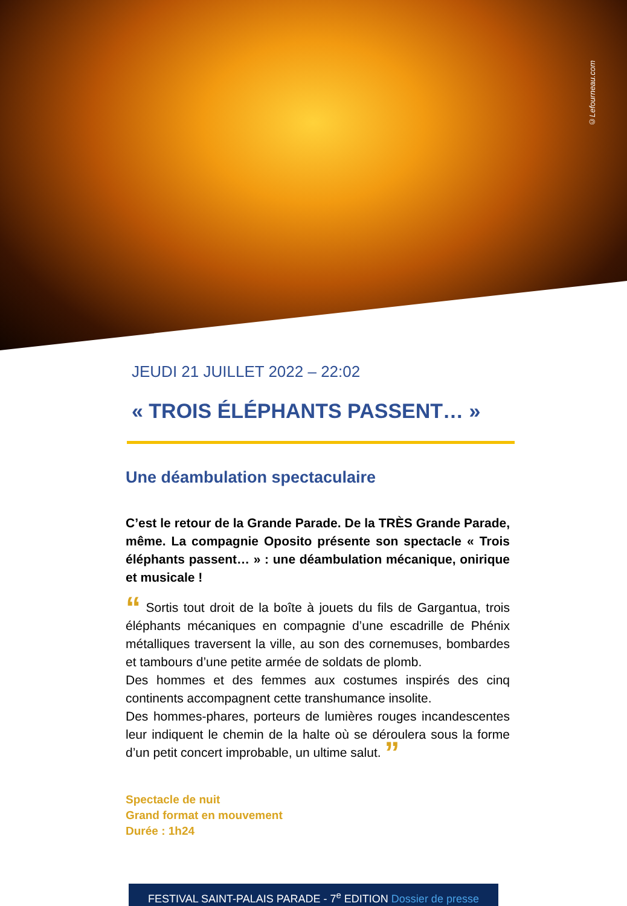©Lefourneau.com
JEUDI 21 JUILLET 2022 – 22:02
« TROIS ÉLÉPHANTS PASSENT… »
Une déambulation spectaculaire
C’est le retour de la Grande Parade. De la TRÈS Grande Parade, même. La compagnie Oposito présente son spectacle « Trois éléphants passent… » : une déambulation mécanique, onirique et musicale !
“ Sortis tout droit de la boîte à jouets du fils de Gargantua, trois éléphants mécaniques en compagnie d’une escadrille de Phénix métalliques traversent la ville, au son des cornemuses, bombardes et tambours d’une petite armée de soldats de plomb.
Des hommes et des femmes aux costumes inspirés des cinq continents accompagnent cette transhumance insolite.
Des hommes-phares, porteurs de lumières rouges incandescentes leur indiquent le chemin de la halte où se déroulera sous la forme d’un petit concert improbable, un ultime salut. ”
Spectacle de nuit
Grand format en mouvement
Durée : 1h24
FESTIVAL SAINT-PALAIS PARADE - 7<sup>e</sup> EDITION Dossier de presse